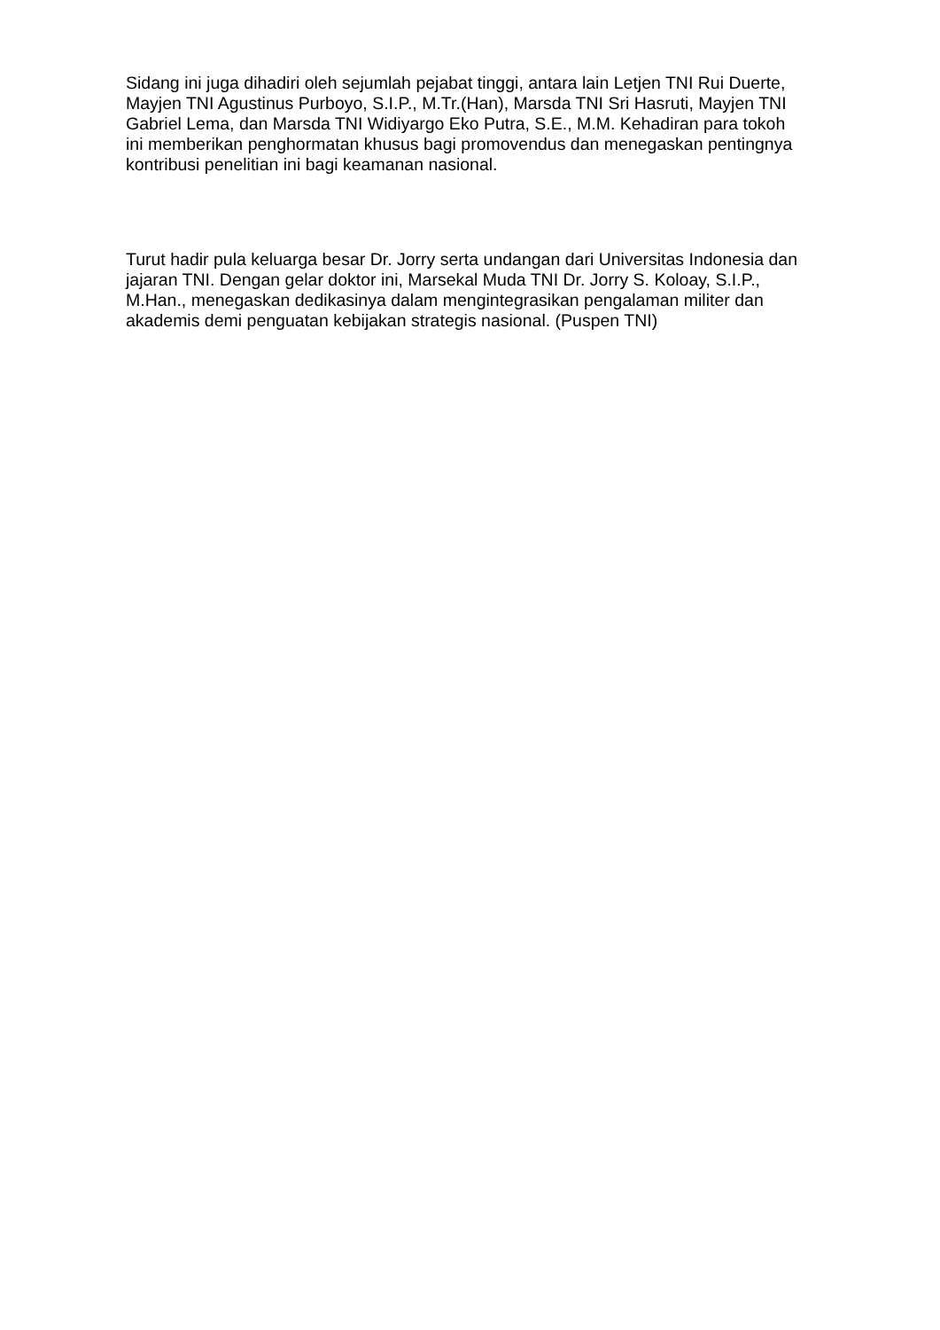Sidang ini juga dihadiri oleh sejumlah pejabat tinggi, antara lain Letjen TNI Rui Duerte, Mayjen TNI Agustinus Purboyo, S.I.P., M.Tr.(Han), Marsda TNI Sri Hasruti, Mayjen TNI Gabriel Lema, dan Marsda TNI Widiyargo Eko Putra, S.E., M.M. Kehadiran para tokoh ini memberikan penghormatan khusus bagi promovendus dan menegaskan pentingnya kontribusi penelitian ini bagi keamanan nasional.
Turut hadir pula keluarga besar Dr. Jorry serta undangan dari Universitas Indonesia dan jajaran TNI. Dengan gelar doktor ini, Marsekal Muda TNI Dr. Jorry S. Koloay, S.I.P., M.Han., menegaskan dedikasinya dalam mengintegrasikan pengalaman militer dan akademis demi penguatan kebijakan strategis nasional. (Puspen TNI)